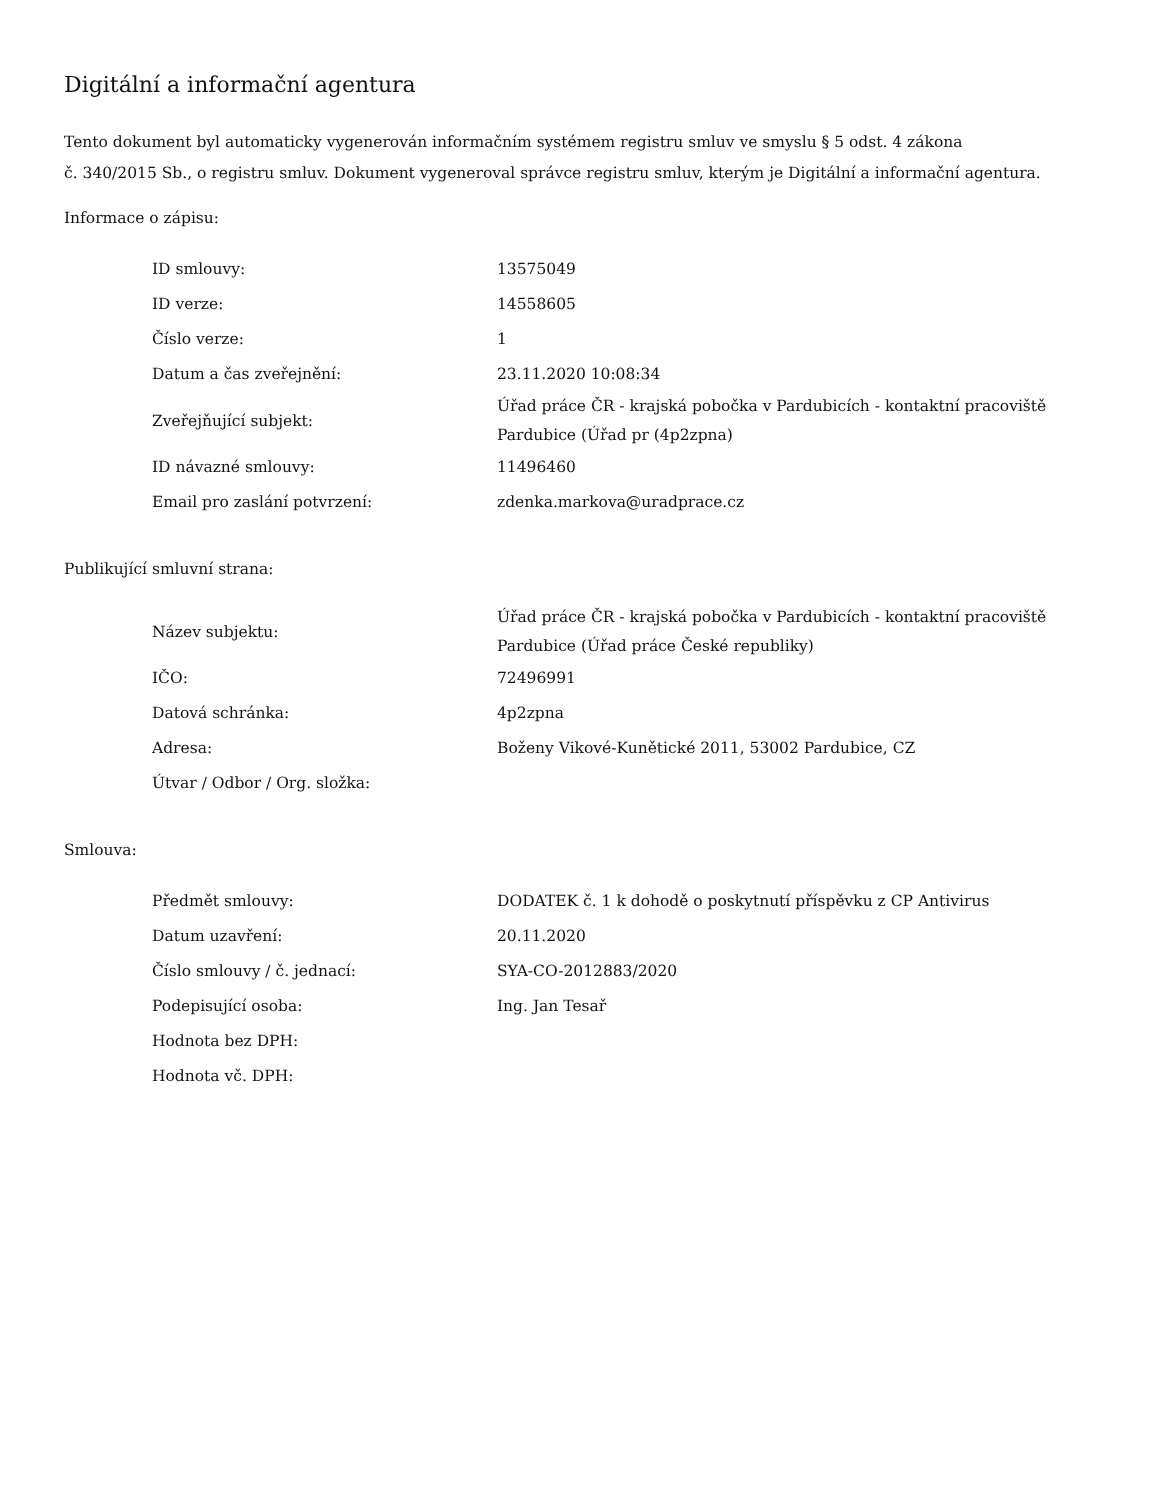Digitální a informační agentura
Tento dokument byl automaticky vygenerován informačním systémem registru smluv ve smyslu § 5 odst. 4 zákona
č. 340/2015 Sb., o registru smluv. Dokument vygeneroval správce registru smluv, kterým je Digitální a informační agentura.
Informace o zápisu:
| ID smlouvy: | 13575049 |
| ID verze: | 14558605 |
| Číslo verze: | 1 |
| Datum a čas zveřejnění: | 23.11.2020 10:08:34 |
| Zveřejňující subjekt: | Úřad práce ČR - krajská pobočka v Pardubicích - kontaktní pracoviště Pardubice (Úřad pr (4p2zpna) |
| ID návazné smlouvy: | 11496460 |
| Email pro zaslání potvrzení: | zdenka.markova@uradprace.cz |
Publikující smluvní strana:
| Název subjektu: | Úřad práce ČR - krajská pobočka v Pardubicích - kontaktní pracoviště Pardubice (Úřad práce České republiky) |
| IČO: | 72496991 |
| Datová schránka: | 4p2zpna |
| Adresa: | Boženy Vikové-Kunětické 2011, 53002 Pardubice, CZ |
| Útvar / Odbor / Org. složka: | |
Smlouva:
| Předmět smlouvy: | DODATEK č. 1 k dohodě o poskytnutí příspěvku z CP Antivirus |
| Datum uzavření: | 20.11.2020 |
| Číslo smlouvy / č. jednací: | SYA-CO-2012883/2020 |
| Podepisující osoba: | Ing. Jan Tesař |
| Hodnota bez DPH: | |
| Hodnota vč. DPH: | |